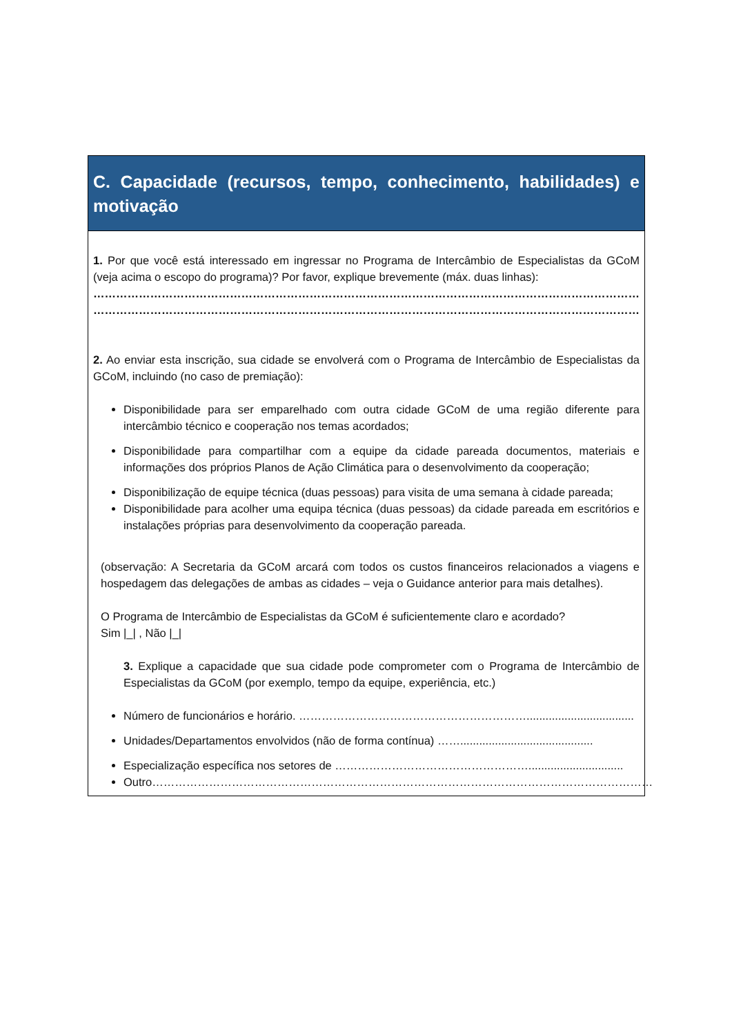C. Capacidade (recursos, tempo, conhecimento, habilidades) e motivação
1. Por que você está interessado em ingressar no Programa de Intercâmbio de Especialistas da GCoM (veja acima o escopo do programa)? Por favor, explique brevemente (máx. duas linhas):
……………………………………………………………………………………………………………………………………………………………
……………………………………………………………………………………………………………………………………………………………
2. Ao enviar esta inscrição, sua cidade se envolverá com o Programa de Intercâmbio de Especialistas da GCoM, incluindo (no caso de premiação):
Disponibilidade para ser emparelhado com outra cidade GCoM de uma região diferente para intercâmbio técnico e cooperação nos temas acordados;
Disponibilidade para compartilhar com a equipe da cidade pareada documentos, materiais e informações dos próprios Planos de Ação Climática para o desenvolvimento da cooperação;
Disponibilização de equipe técnica (duas pessoas) para visita de uma semana à cidade pareada;
Disponibilidade para acolher uma equipa técnica (duas pessoas) da cidade pareada em escritórios e instalações próprias para desenvolvimento da cooperação pareada.
(observação: A Secretaria da GCoM arcará com todos os custos financeiros relacionados a viagens e hospedagem das delegações de ambas as cidades – veja o Guidance anterior para mais detalhes).
O Programa de Intercâmbio de Especialistas da GCoM é suficientemente claro e acordado?
Sim |_| , Não |_|
3. Explique a capacidade que sua cidade pode comprometer com o Programa de Intercâmbio de Especialistas da GCoM (por exemplo, tempo da equipe, experiência, etc.)
Número de funcionários e horário. ……………………………………………………..................................
Unidades/Departamentos envolvidos (não de forma contínua) ……..........................................
Especialização específica nos setores de ……………………………………………..............................
Outro……………………………………………………………………………………………………………………